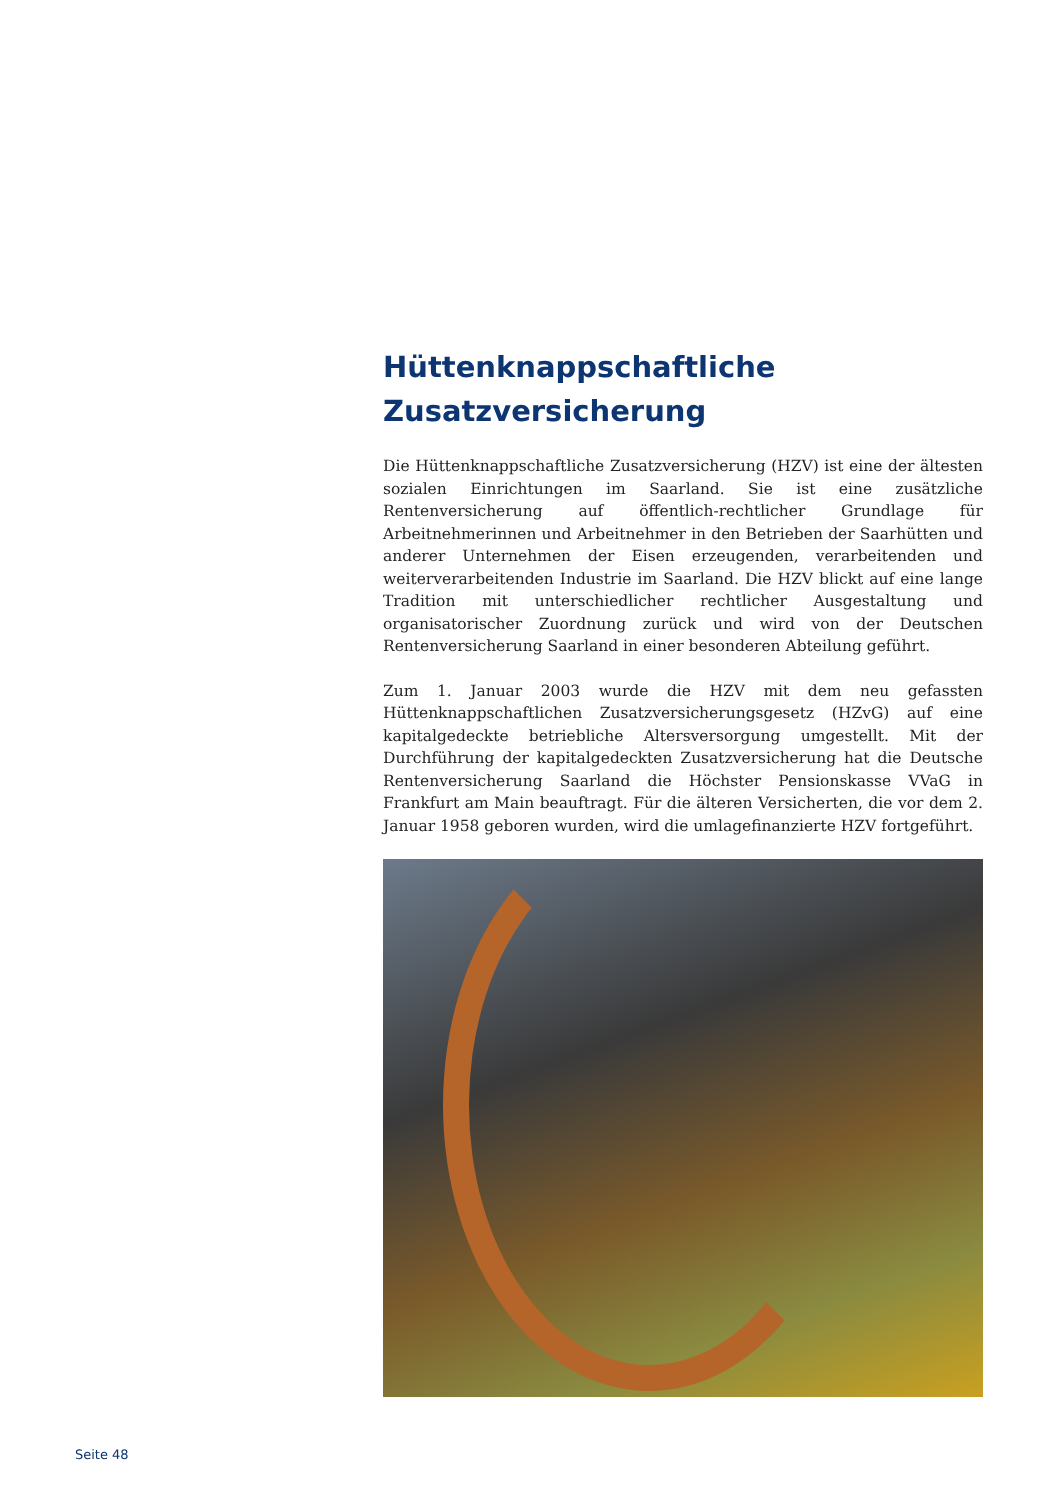Hüttenknappschaftliche
Zusatzversicherung
Die Hüttenknappschaftliche Zusatzversicherung (HZV) ist eine der ältesten sozialen Einrichtungen im Saarland. Sie ist eine zusätzliche Rentenversicherung auf öffentlich-rechtlicher Grundlage für Arbeitnehmerinnen und Arbeitnehmer in den Betrieben der Saarhütten und anderer Unternehmen der Eisen erzeugenden, verarbeitenden und weiterverarbeitenden Industrie im Saarland. Die HZV blickt auf eine lange Tradition mit unterschiedlicher rechtlicher Ausgestaltung und organisatorischer Zuordnung zurück und wird von der Deutschen Rentenversicherung Saarland in einer besonderen Abteilung geführt.
Zum 1. Januar 2003 wurde die HZV mit dem neu gefassten Hüttenknappschaftlichen Zusatzversicherungsgesetz (HZvG) auf eine kapitalgedeckte betriebliche Altersversorgung umgestellt. Mit der Durchführung der kapitalgedeckten Zusatzversicherung hat die Deutsche Rentenversicherung Saarland die Höchster Pensionskasse VVaG in Frankfurt am Main beauftragt. Für die älteren Versicherten, die vor dem 2. Januar 1958 geboren wurden, wird die umlagefinanzierte HZV fortgeführt.
Seite 48